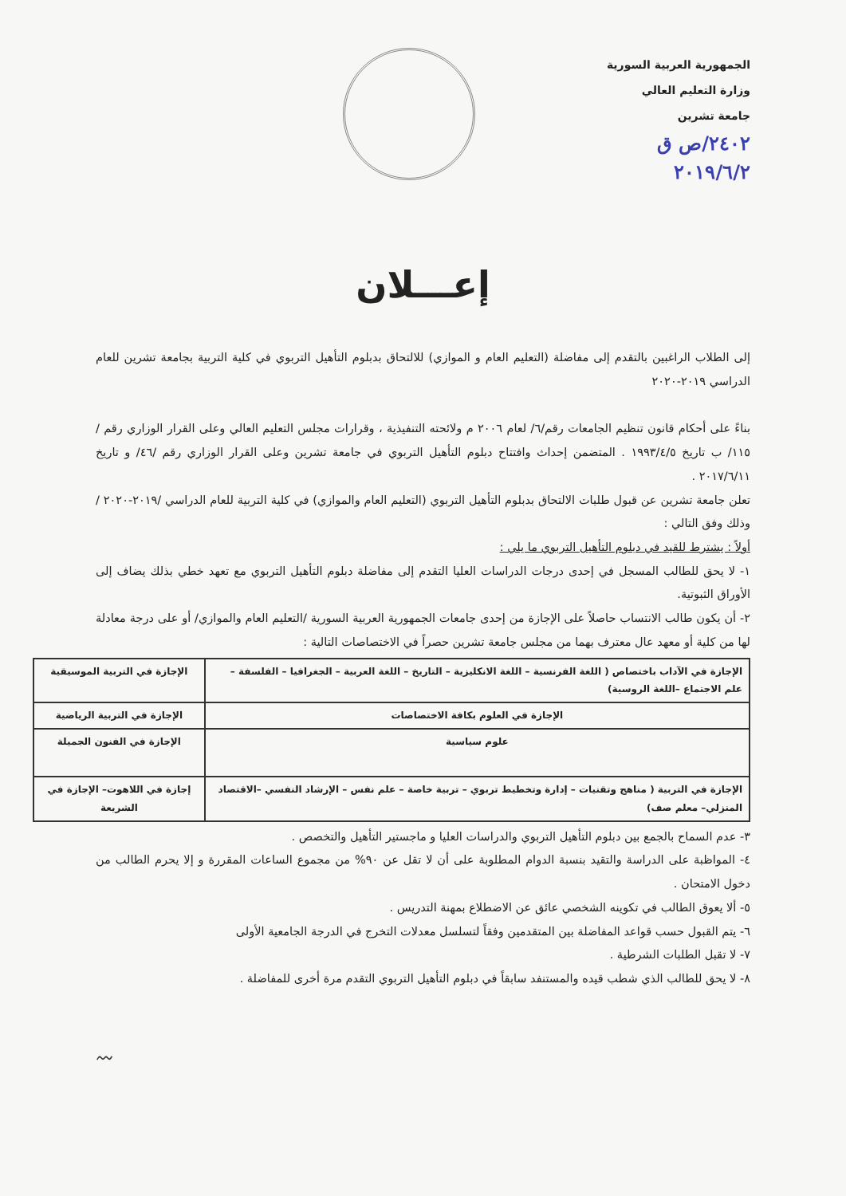الجمهورية العربية السورية
وزارة التعليم العالي
جامعة تشرين
٢٤٠٢/ص ق
٢٠١٩/٦/٢
إعـــلان
إلى الطلاب الراغبين بالتقدم إلى مفاضلة (التعليم العام و الموازي) للالتحاق بدبلوم التأهيل التربوي في كلية التربية بجامعة تشرين للعام الدراسي ٢٠١٩-٢٠٢٠
بناءً على أحكام قانون تنظيم الجامعات رقم/٦/ لعام ٢٠٠٦ م ولائحته التنفيذية ، وقرارات مجلس التعليم العالي وعلى القرار الوزاري رقم /١١٥/ ب تاريخ ١٩٩٣/٤/٥ . المتضمن إحداث وافتتاح دبلوم التأهيل التربوي في جامعة تشرين وعلى القرار الوزاري رقم /٤٦/ و تاريخ ٢٠١٧/٦/١١ .
تعلن جامعة تشرين عن قبول طلبات الالتحاق بدبلوم التأهيل التربوي (التعليم العام والموازي) في كلية التربية للعام الدراسي /٢٠١٩-٢٠٢٠ / وذلك وفق التالي :
أولاً : يشترط للقيد في دبلوم التأهيل التربوي ما يلي :
١- لا يحق للطالب المسجل في إحدى درجات الدراسات العليا التقدم إلى مفاضلة دبلوم التأهيل التربوي مع تعهد خطي بذلك يضاف إلى الأوراق الثبوتية.
٢- أن يكون طالب الانتساب حاصلاً على الإجازة من إحدى جامعات الجمهورية العربية السورية /التعليم العام والموازي/ أو على درجة معادلة لها من كلية أو معهد عال معترف بهما من مجلس جامعة تشرين حصراً في الاختصاصات التالية :
| الإجازة في الآداب باختصاص ( اللغة الفرنسية – اللغة الانكليزية – التاريخ – اللغة العربية – الجغرافيا – الفلسفة – علم الاجتماع –اللغة الروسية) | الإجازة في التربية الموسيقية |
| الإجازة في العلوم بكافة الاختصاصات | الإجازة في التربية الرياضية |
| علوم سياسية | الإجازة في الفنون الجميلة |
| الإجازة في التربية ( مناهج وتقنيات – إدارة وتخطيط تربوي – تربية خاصة – علم نفس – الإرشاد النفسي –الاقتصاد المنزلي– معلم صف) | إجازة في اللاهوت– الإجازة في الشريعة |
٣- عدم السماح بالجمع بين دبلوم التأهيل التربوي والدراسات العليا و ماجستير التأهيل والتخصص .
٤- المواظبة على الدراسة والتقيد بنسبة الدوام المطلوبة على أن لا تقل عن ٩٠% من مجموع الساعات المقررة و إلا يحرم الطالب من دخول الامتحان .
٥- ألا يعوق الطالب في تكوينه الشخصي عائق عن الاضطلاع بمهنة التدريس .
٦- يتم القبول حسب قواعد المفاضلة بين المتقدمين وفقاً لتسلسل معدلات التخرج في الدرجة الجامعية الأولى
٧- لا تقبل الطلبات الشرطية .
٨- لا يحق للطالب الذي شطب قيده والمستنفد سابقاً في دبلوم التأهيل التربوي التقدم مرة أخرى للمفاضلة .
〰